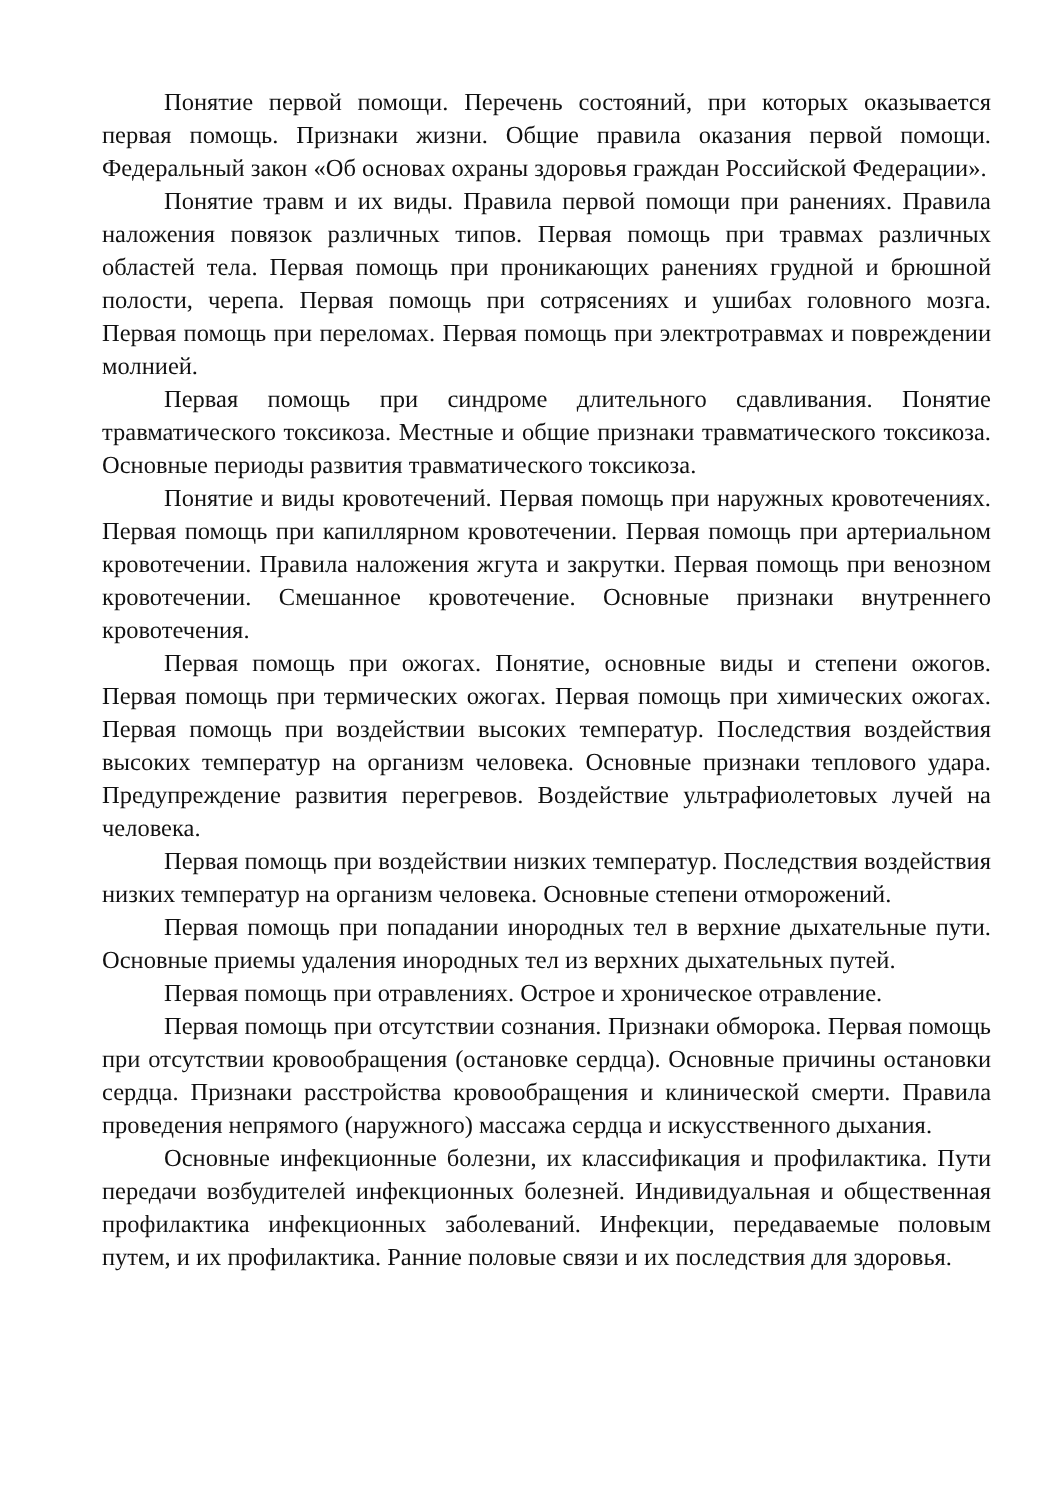Понятие первой помощи. Перечень состояний, при которых оказывается первая помощь. Признаки жизни. Общие правила оказания первой помощи. Федеральный закон «Об основах охраны здоровья граждан Российской Федерации».
Понятие травм и их виды. Правила первой помощи при ранениях. Правила наложения повязок различных типов. Первая помощь при травмах различных областей тела. Первая помощь при проникающих ранениях грудной и брюшной полости, черепа. Первая помощь при сотрясениях и ушибах головного мозга. Первая помощь при переломах. Первая помощь при электротравмах и повреждении молнией.
Первая помощь при синдроме длительного сдавливания. Понятие травматического токсикоза. Местные и общие признаки травматического токсикоза. Основные периоды развития травматического токсикоза.
Понятие и виды кровотечений. Первая помощь при наружных кровотечениях. Первая помощь при капиллярном кровотечении. Первая помощь при артериальном кровотечении. Правила наложения жгута и закрутки. Первая помощь при венозном кровотечении. Смешанное кровотечение. Основные признаки внутреннего кровотечения.
Первая помощь при ожогах. Понятие, основные виды и степени ожогов. Первая помощь при термических ожогах. Первая помощь при химических ожогах. Первая помощь при воздействии высоких температур. Последствия воздействия высоких температур на организм человека. Основные признаки теплового удара. Предупреждение развития перегревов. Воздействие ультрафиолетовых лучей на человека.
Первая помощь при воздействии низких температур. Последствия воздействия низких температур на организм человека. Основные степени отморожений.
Первая помощь при попадании инородных тел в верхние дыхательные пути. Основные приемы удаления инородных тел из верхних дыхательных путей.
Первая помощь при отравлениях. Острое и хроническое отравление.
Первая помощь при отсутствии сознания. Признаки обморока. Первая помощь при отсутствии кровообращения (остановке сердца). Основные причины остановки сердца. Признаки расстройства кровообращения и клинической смерти. Правила проведения непрямого (наружного) массажа сердца и искусственного дыхания.
Основные инфекционные болезни, их классификация и профилактика. Пути передачи возбудителей инфекционных болезней. Индивидуальная и общественная профилактика инфекционных заболеваний. Инфекции, передаваемые половым путем, и их профилактика. Ранние половые связи и их последствия для здоровья.